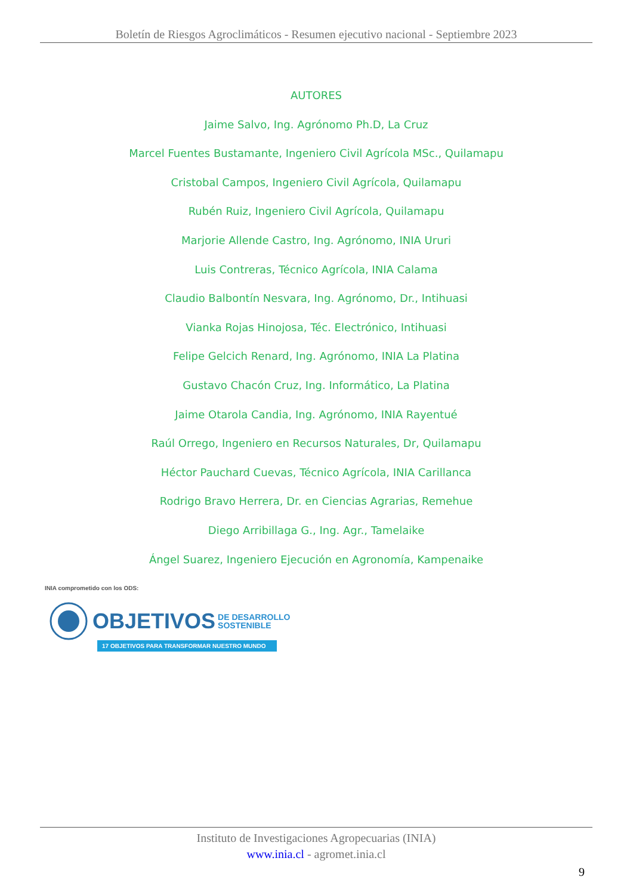Boletín de Riesgos Agroclimáticos - Resumen ejecutivo nacional - Septiembre 2023
AUTORES
Jaime Salvo, Ing. Agrónomo Ph.D, La Cruz
Marcel Fuentes Bustamante, Ingeniero Civil Agrícola MSc., Quilamapu
Cristobal Campos, Ingeniero Civil Agrícola, Quilamapu
Rubén Ruiz, Ingeniero Civil Agrícola, Quilamapu
Marjorie Allende Castro, Ing. Agrónomo, INIA Ururi
Luis Contreras, Técnico Agrícola, INIA Calama
Claudio Balbontín Nesvara, Ing. Agrónomo, Dr., Intihuasi
Vianka Rojas Hinojosa, Téc. Electrónico, Intihuasi
Felipe Gelcich Renard, Ing. Agrónomo, INIA La Platina
Gustavo Chacón Cruz, Ing. Informático, La Platina
Jaime Otarola Candia, Ing. Agrónomo, INIA Rayentué
Raúl Orrego, Ingeniero en Recursos Naturales, Dr, Quilamapu
Héctor Pauchard Cuevas, Técnico Agrícola, INIA Carillanca
Rodrigo Bravo Herrera, Dr. en Ciencias Agrarias, Remehue
Diego Arribillaga G., Ing. Agr., Tamelaike
Ángel Suarez, Ingeniero Ejecución en Agronomía, Kampenaike
INIA comprometido con los ODS:
OBJETIVOS DE DESARROLLO
SOSTENIBLE
17 OBJETIVOS PARA TRANSFORMAR NUESTRO MUNDO
Instituto de Investigaciones Agropecuarias (INIA)
www.inia.cl - agromet.inia.cl
9